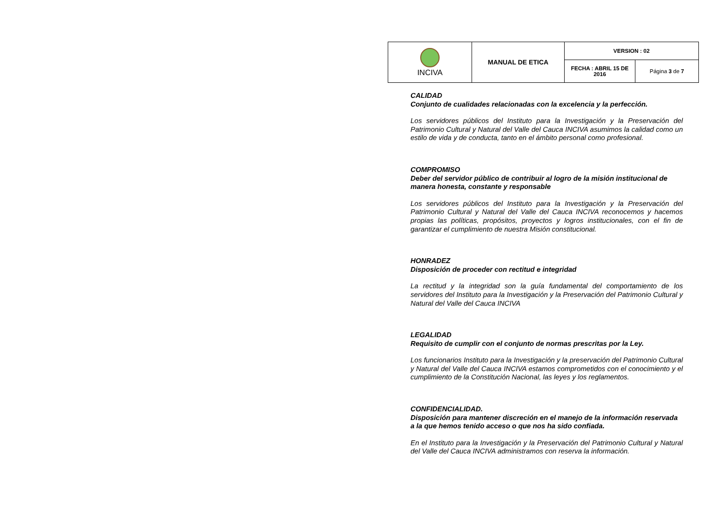| INCIVA | MANUAL DE ETICA | VERSION : 02 | |
| | | FECHA : ABRIL 15 DE 2016 | Página 3 de 7 |
CALIDAD
Conjunto de cualidades relacionadas con la excelencia y la perfección.
Los servidores públicos del Instituto para la Investigación y la Preservación del Patrimonio Cultural y Natural del Valle del Cauca INCIVA asumimos la calidad como un estilo de vida y de conducta, tanto en el ámbito personal como profesional.
COMPROMISO
Deber del servidor público de contribuir al logro de la misión institucional de manera honesta, constante y responsable
Los servidores públicos del Instituto para la Investigación y la Preservación del Patrimonio Cultural y Natural del Valle del Cauca INCIVA reconocemos y hacemos propias las políticas, propósitos, proyectos y logros institucionales, con el fin de garantizar el cumplimiento de nuestra Misión constitucional.
HONRADEZ
Disposición de proceder con rectitud e integridad
La rectitud y la integridad son la guía fundamental del comportamiento de los servidores del Instituto para la Investigación y la Preservación del Patrimonio Cultural y Natural del Valle del Cauca INCIVA
LEGALIDAD
Requisito de cumplir con el conjunto de normas prescritas por la Ley.
Los funcionarios Instituto para la Investigación y la preservación del Patrimonio Cultural y Natural del Valle del Cauca INCIVA estamos comprometidos con el conocimiento y el cumplimiento de la Constitución Nacional, las leyes y los reglamentos.
CONFIDENCIALIDAD.
Disposición para mantener discreción en el manejo de la información reservada a la que hemos tenido acceso o que nos ha sido confiada.
En el Instituto para la Investigación y la Preservación del Patrimonio Cultural y Natural del Valle del Cauca INCIVA administramos con reserva la información.